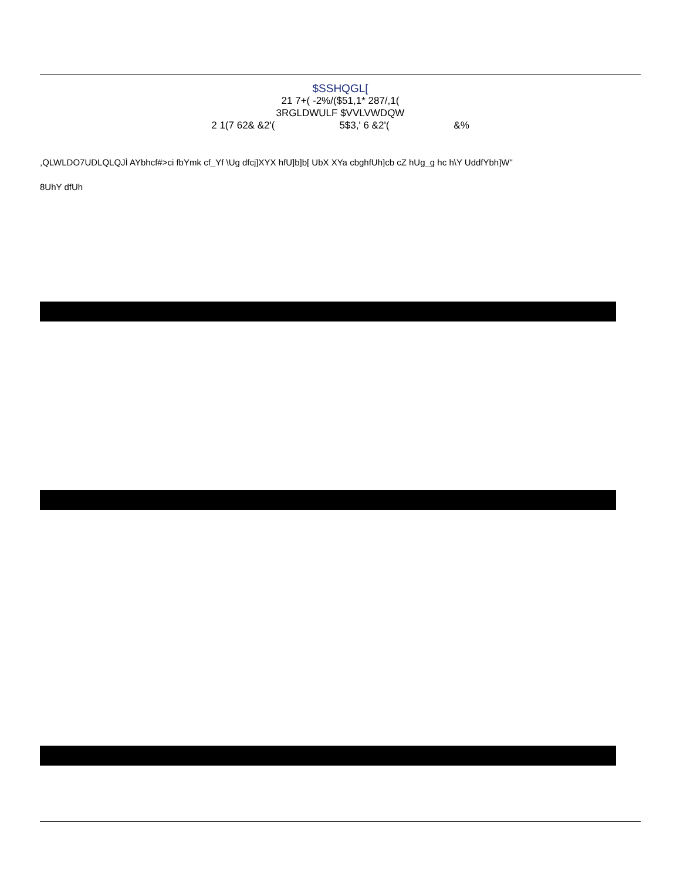$SSHQGL[
21 7+( -2%/($51,1* 287/,1(
3RGLDWULF $VVLVWDQW
2 1(7 62& &2'(5$3,' 6 &2'(&%
,QLWLDO7UDLQLQJÌ AYbhcf#>ci fbYmk cf_Yf \Ug dfcj]XYX hfU]b]b[ UbX XYa cbghfUh]cb cZ hUg_g hc h\Y UddfYbh]W"
8UhY dfUh